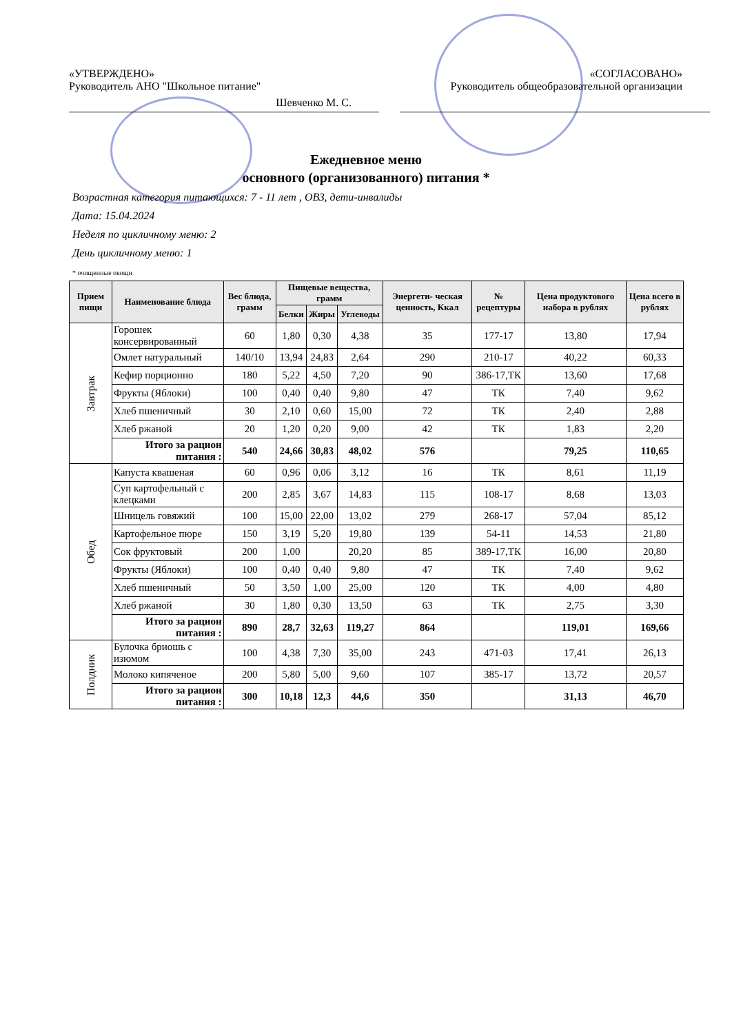«УТВЕРЖДЕНО»
Руководитель АНО "Школьное питание"
Шевченко М. С.
«СОГЛАСОВАНО»
Руководитель общеобразовательной организации
Ежедневное меню
основного (организованного) питания *
Возрастная категория питающихся: 7 - 11 лет , ОВЗ, дети-инвалиды
Дата: 15.04.2024
Неделя по цикличному меню: 2
День цикличному меню: 1
* очищенные овощи
| Прием пищи | Наименование блюда | Вес блюда, грамм | Пищевые вещества, грамм | | | Энергети- ческая ценность, Ккал | № рецептуры | Цена продуктового набора в рублях | Цена всего в рублях |
| --- | --- | --- | --- | --- | --- | --- | --- | --- | --- |
| | | | Белки | Жиры | Углеводы | | | | |
| Завтрак | Горошек консервированный | 60 | 1,80 | 0,30 | 4,38 | 35 | 177-17 | 13,80 | 17,94 |
| | Омлет натуральный | 140/10 | 13,94 | 24,83 | 2,64 | 290 | 210-17 | 40,22 | 60,33 |
| | Кефир порционно | 180 | 5,22 | 4,50 | 7,20 | 90 | 386-17,ТК | 13,60 | 17,68 |
| | Фрукты (Яблоки) | 100 | 0,40 | 0,40 | 9,80 | 47 | ТК | 7,40 | 9,62 |
| | Хлеб пшеничный | 30 | 2,10 | 0,60 | 15,00 | 72 | ТК | 2,40 | 2,88 |
| | Хлеб ржаной | 20 | 1,20 | 0,20 | 9,00 | 42 | ТК | 1,83 | 2,20 |
| | Итого за рацион питания : | 540 | 24,66 | 30,83 | 48,02 | 576 | | 79,25 | 110,65 |
| Обед | Капуста квашеная | 60 | 0,96 | 0,06 | 3,12 | 16 | ТК | 8,61 | 11,19 |
| | Суп картофельный с клецками | 200 | 2,85 | 3,67 | 14,83 | 115 | 108-17 | 8,68 | 13,03 |
| | Шницель говяжий | 100 | 15,00 | 22,00 | 13,02 | 279 | 268-17 | 57,04 | 85,12 |
| | Картофельное пюре | 150 | 3,19 | 5,20 | 19,80 | 139 | 54-11 | 14,53 | 21,80 |
| | Сок фруктовый | 200 | 1,00 | | 20,20 | 85 | 389-17,ТК | 16,00 | 20,80 |
| | Фрукты (Яблоки) | 100 | 0,40 | 0,40 | 9,80 | 47 | ТК | 7,40 | 9,62 |
| | Хлеб пшеничный | 50 | 3,50 | 1,00 | 25,00 | 120 | ТК | 4,00 | 4,80 |
| | Хлеб ржаной | 30 | 1,80 | 0,30 | 13,50 | 63 | ТК | 2,75 | 3,30 |
| | Итого за рацион питания : | 890 | 28,7 | 32,63 | 119,27 | 864 | | 119,01 | 169,66 |
| Полдник | Булочка бриошь с изюмом | 100 | 4,38 | 7,30 | 35,00 | 243 | 471-03 | 17,41 | 26,13 |
| | Молоко кипяченое | 200 | 5,80 | 5,00 | 9,60 | 107 | 385-17 | 13,72 | 20,57 |
| | Итого за рацион питания : | 300 | 10,18 | 12,3 | 44,6 | 350 | | 31,13 | 46,70 |